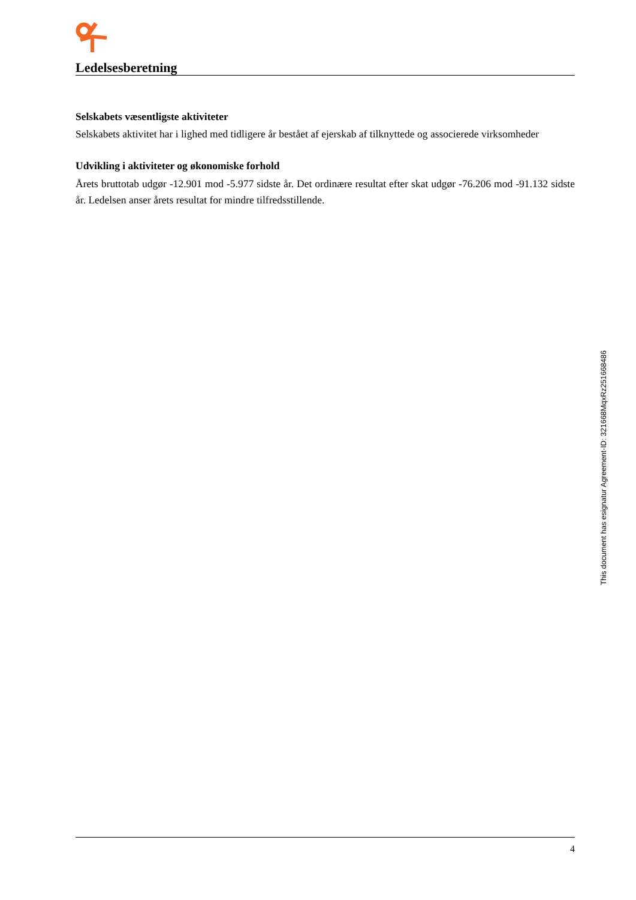Ledelsesberetning
Selskabets væsentligste aktiviteter
Selskabets aktivitet har i lighed med tidligere år bestået af ejerskab af tilknyttede og associerede virksomheder
Udvikling i aktiviteter og økonomiske forhold
Årets bruttotab udgør -12.901 mod -5.977 sidste år. Det ordinære resultat efter skat udgør -76.206 mod -91.132 sidste år. Ledelsen anser årets resultat for mindre tilfredsstillende.
4
This document has esignatur Agreement-ID: 321668MqxRz251668486